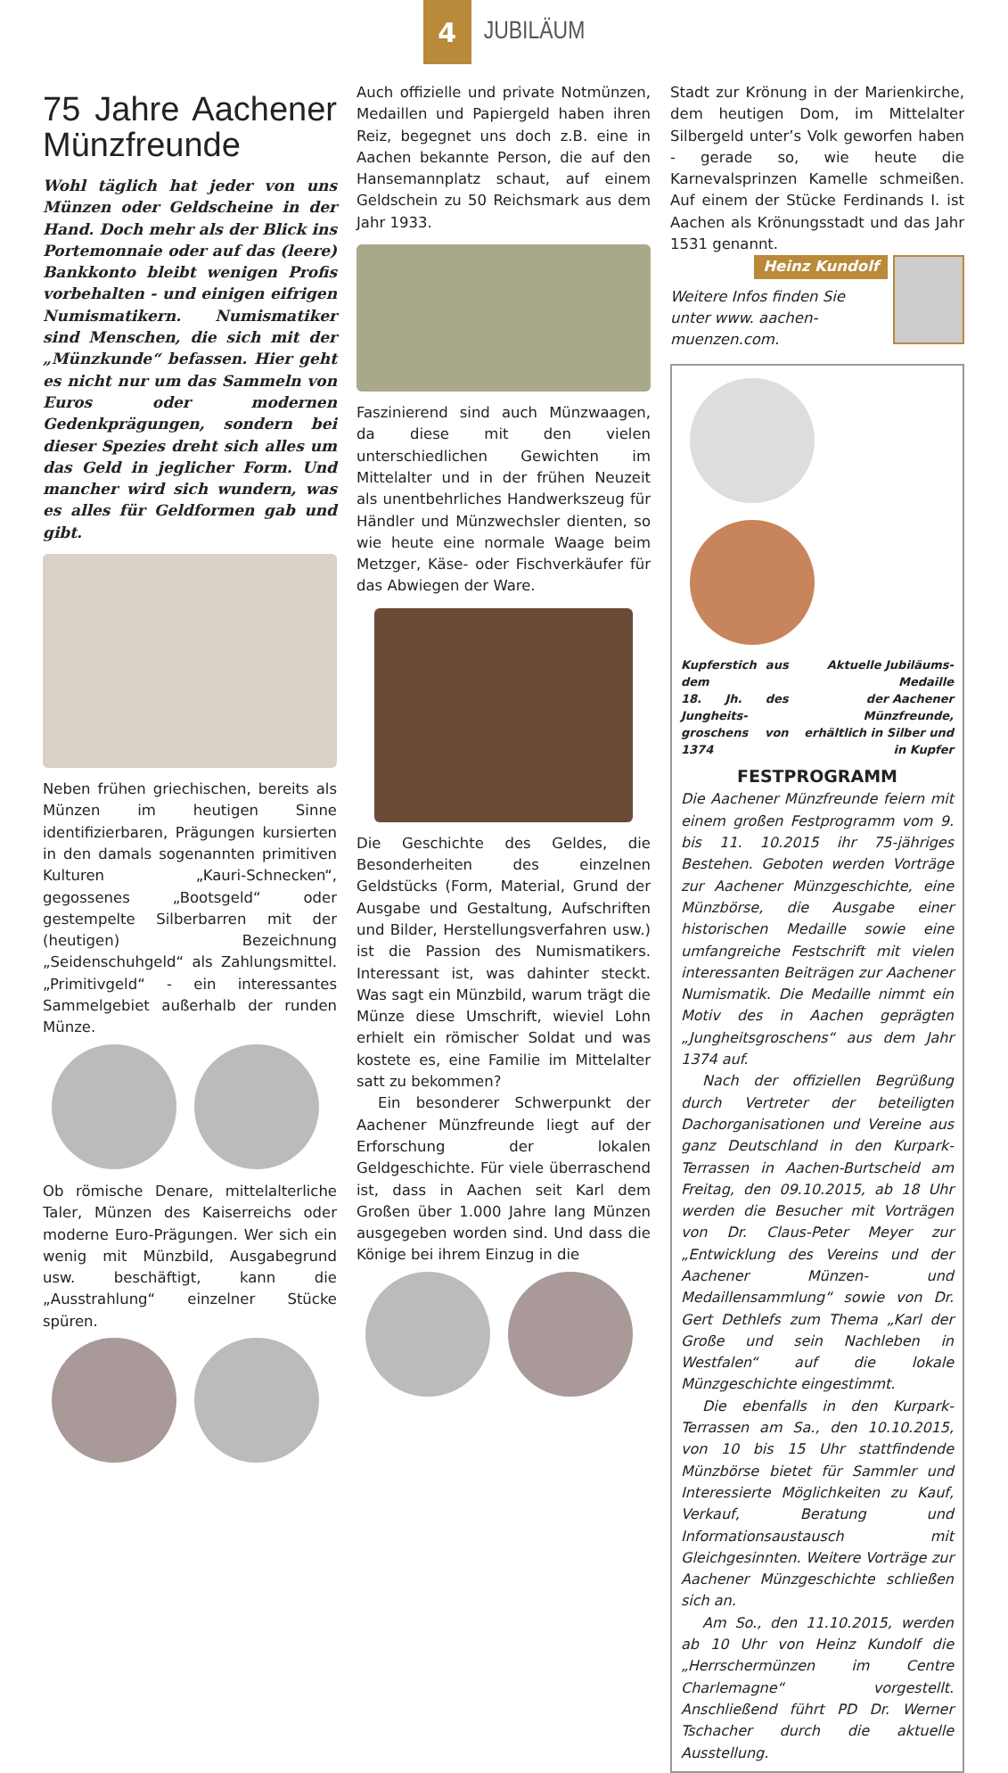4
JUBILÄUM
75 Jahre Aachener Münzfreunde
Wohl täglich hat jeder von uns Münzen oder Geldscheine in der Hand. Doch mehr als der Blick ins Portemonnaie oder auf das (leere) Bankkonto bleibt wenigen Profis vorbehalten - und einigen eifrigen Numismatikern. Numismatiker sind Menschen, die sich mit der „Münzkunde“ befassen. Hier geht es nicht nur um das Sammeln von Euros oder modernen Gedenkprägungen, sondern bei dieser Spezies dreht sich alles um das Geld in jeglicher Form. Und mancher wird sich wundern, was es alles für Geldformen gab und gibt.
Neben frühen griechischen, bereits als Münzen im heutigen Sinne identifizierbaren, Prägungen kursierten in den damals sogenannten primitiven Kulturen „Kauri-Schnecken“, gegossenes „Bootsgeld“ oder gestempelte Silberbarren mit der (heutigen) Bezeichnung „Seidenschuhgeld“ als Zahlungsmittel. „Primitivgeld“ - ein interessantes Sammelgebiet außerhalb der runden Münze.
Ob römische Denare, mittelalterliche Taler, Münzen des Kaiserreichs oder moderne Euro-Prägungen. Wer sich ein wenig mit Münzbild, Ausgabegrund usw. beschäftigt, kann die „Ausstrahlung“ einzelner Stücke spüren.
Auch offizielle und private Notmünzen, Medaillen und Papiergeld haben ihren Reiz, begegnet uns doch z.B. eine in Aachen bekannte Person, die auf den Hansemannplatz schaut, auf einem Geldschein zu 50 Reichsmark aus dem Jahr 1933.
Faszinierend sind auch Münzwaagen, da diese mit den vielen unterschiedlichen Gewichten im Mittelalter und in der frühen Neuzeit als unentbehrliches Handwerkszeug für Händler und Münzwechsler dienten, so wie heute eine normale Waage beim Metzger, Käse- oder Fischverkäufer für das Abwiegen der Ware.
Die Geschichte des Geldes, die Besonderheiten des einzelnen Geldstücks (Form, Material, Grund der Ausgabe und Gestaltung, Aufschriften und Bilder, Herstellungsverfahren usw.) ist die Passion des Numismatikers. Interessant ist, was dahinter steckt. Was sagt ein Münzbild, warum trägt die Münze diese Umschrift, wieviel Lohn erhielt ein römischer Soldat und was kostete es, eine Familie im Mittelalter satt zu bekommen?
Ein besonderer Schwerpunkt der Aachener Münzfreunde liegt auf der Erforschung der lokalen Geldgeschichte. Für viele überraschend ist, dass in Aachen seit Karl dem Großen über 1.000 Jahre lang Münzen ausgegeben worden sind. Und dass die Könige bei ihrem Einzug in die
Stadt zur Krönung in der Marienkirche, dem heutigen Dom, im Mittelalter Silbergeld unter’s Volk geworfen haben - gerade so, wie heute die Karnevalsprinzen Kamelle schmeißen. Auf einem der Stücke Ferdinands I. ist Aachen als Krönungsstadt und das Jahr 1531 genannt.
Heinz Kundolf
Weitere Infos finden Sie unter www. aachen-muenzen.com.
Kupferstich aus dem
18. Jh. des Jungheits-
groschens von 1374 Aktuelle Jubiläums-Medaille
der Aachener Münzfreunde,
erhältlich in Silber und in Kupfer
FESTPROGRAMM
Die Aachener Münzfreunde feiern mit einem großen Festprogramm vom 9. bis 11. 10.2015 ihr 75-jähriges Bestehen. Geboten werden Vorträge zur Aachener Münzgeschichte, eine Münzbörse, die Ausgabe einer historischen Medaille sowie eine umfangreiche Festschrift mit vielen interessanten Beiträgen zur Aachener Numismatik. Die Medaille nimmt ein Motiv des in Aachen geprägten „Jungheitsgroschens“ aus dem Jahr 1374 auf.
Nach der offiziellen Begrüßung durch Vertreter der beteiligten Dachorganisationen und Vereine aus ganz Deutschland in den Kurpark-Terrassen in Aachen-Burtscheid am Freitag, den 09.10.2015, ab 18 Uhr werden die Besucher mit Vorträgen von Dr. Claus-Peter Meyer zur „Entwicklung des Vereins und der Aachener Münzen- und Medaillensammlung“ sowie von Dr. Gert Dethlefs zum Thema „Karl der Große und sein Nachleben in Westfalen“ auf die lokale Münzgeschichte eingestimmt.
Die ebenfalls in den Kurpark-Terrassen am Sa., den 10.10.2015, von 10 bis 15 Uhr stattfindende Münzbörse bietet für Sammler und Interessierte Möglichkeiten zu Kauf, Verkauf, Beratung und Informationsaustausch mit Gleichgesinnten. Weitere Vorträge zur Aachener Münzgeschichte schließen sich an.
Am So., den 11.10.2015, werden ab 10 Uhr von Heinz Kundolf die „Herrschermünzen im Centre Charlemagne“ vorgestellt. Anschließend führt PD Dr. Werner Tschacher durch die aktuelle Ausstellung.